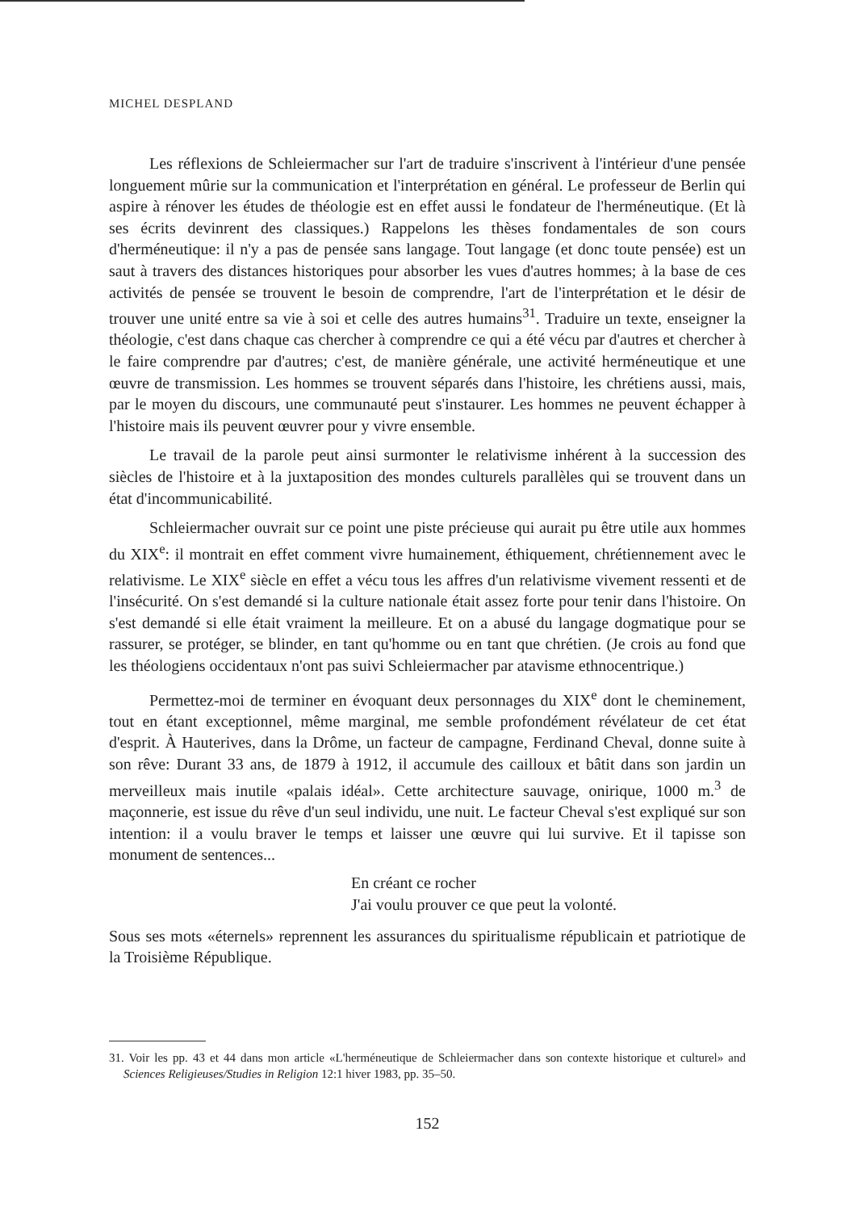MICHEL DESPLAND
Les réflexions de Schleiermacher sur l'art de traduire s'inscrivent à l'intérieur d'une pensée longuement mûrie sur la communication et l'interprétation en général. Le professeur de Berlin qui aspire à rénover les études de théologie est en effet aussi le fondateur de l'herméneutique. (Et là ses écrits devinrent des classiques.) Rappelons les thèses fondamentales de son cours d'herméneutique: il n'y a pas de pensée sans langage. Tout langage (et donc toute pensée) est un saut à travers des distances historiques pour absorber les vues d'autres hommes; à la base de ces activités de pensée se trouvent le besoin de comprendre, l'art de l'interprétation et le désir de trouver une unité entre sa vie à soi et celle des autres humains<sup>31</sup>. Traduire un texte, enseigner la théologie, c'est dans chaque cas chercher à comprendre ce qui a été vécu par d'autres et chercher à le faire comprendre par d'autres; c'est, de manière générale, une activité herméneutique et une œuvre de transmission. Les hommes se trouvent séparés dans l'histoire, les chrétiens aussi, mais, par le moyen du discours, une communauté peut s'instaurer. Les hommes ne peuvent échapper à l'histoire mais ils peuvent œuvrer pour y vivre ensemble.
Le travail de la parole peut ainsi surmonter le relativisme inhérent à la succession des siècles de l'histoire et à la juxtaposition des mondes culturels parallèles qui se trouvent dans un état d'incommunicabilité.
Schleiermacher ouvrait sur ce point une piste précieuse qui aurait pu être utile aux hommes du XIX<sup>e</sup>: il montrait en effet comment vivre humainement, éthiquement, chrétiennement avec le relativisme. Le XIX<sup>e</sup> siècle en effet a vécu tous les affres d'un relativisme vivement ressenti et de l'insécurité. On s'est demandé si la culture nationale était assez forte pour tenir dans l'histoire. On s'est demandé si elle était vraiment la meilleure. Et on a abusé du langage dogmatique pour se rassurer, se protéger, se blinder, en tant qu'homme ou en tant que chrétien. (Je crois au fond que les théologiens occidentaux n'ont pas suivi Schleiermacher par atavisme ethnocentrique.)
Permettez-moi de terminer en évoquant deux personnages du XIX<sup>e</sup> dont le cheminement, tout en étant exceptionnel, même marginal, me semble profondément révélateur de cet état d'esprit. À Hauterives, dans la Drôme, un facteur de campagne, Ferdinand Cheval, donne suite à son rêve: Durant 33 ans, de 1879 à 1912, il accumule des cailloux et bâtit dans son jardin un merveilleux mais inutile «palais idéal». Cette architecture sauvage, onirique, 1000 m.<sup>3</sup> de maçonnerie, est issue du rêve d'un seul individu, une nuit. Le facteur Cheval s'est expliqué sur son intention: il a voulu braver le temps et laisser une œuvre qui lui survive. Et il tapisse son monument de sentences...
En créant ce rocher
J'ai voulu prouver ce que peut la volonté.
Sous ses mots «éternels» reprennent les assurances du spiritualisme républicain et patriotique de la Troisième République.
31. Voir les pp. 43 et 44 dans mon article «L'herméneutique de Schleiermacher dans son contexte historique et culturel» and Sciences Religieuses/Studies in Religion 12:1 hiver 1983, pp. 35–50.
152